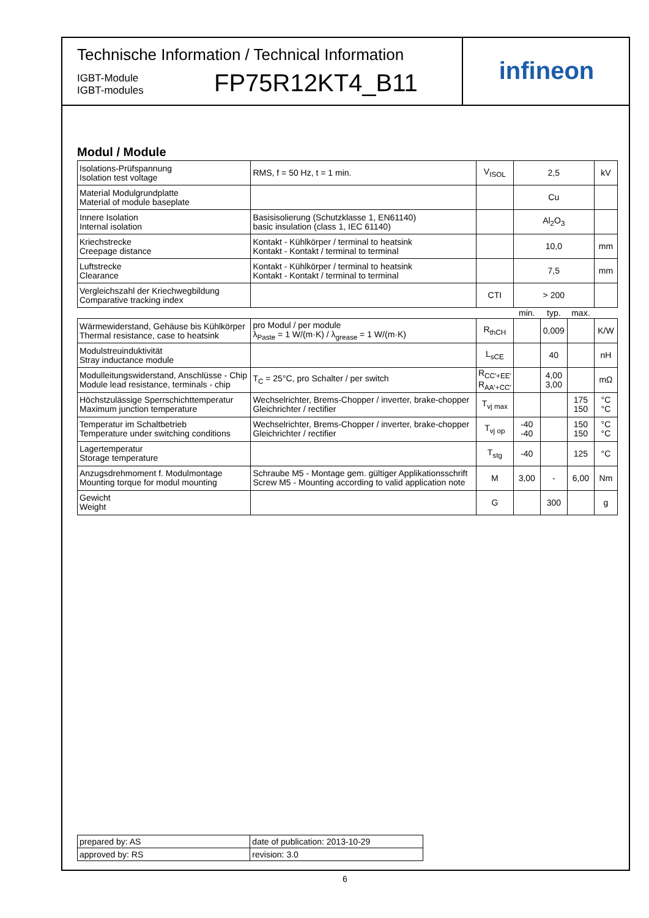Technische Information / Technical Information
IGBT-Module
IGBT-modules
FP75R12KT4_B11
infineon
Modul / Module
| Isolations-Prüfspannung Isolation test voltage | RMS, f = 50 Hz, t = 1 min. | V<sub>ISOL</sub> | 2,5 | | | kV |
| Material Modulgrundplatte Material of module baseplate | | | Cu | | | |
| Innere Isolation Internal isolation | Basisisolierung (Schutzklasse 1, EN61140) basic insulation (class 1, IEC 61140) | | Al<sub>2</sub>O<sub>3</sub> | | | |
| Kriechstrecke Creepage distance | Kontakt - Kühlkörper / terminal to heatsink Kontakt - Kontakt / terminal to terminal | | 10,0 | | | mm |
| Luftstrecke Clearance | Kontakt - Kühlkörper / terminal to heatsink Kontakt - Kontakt / terminal to terminal | | 7,5 | | | mm |
| Vergleichszahl der Kriechwegbildung Comparative tracking index | | CTI | > 200 | | | |
| | | | min. | typ. | max. | |
| Wärmewiderstand, Gehäuse bis Kühlkörper Thermal resistance, case to heatsink | pro Modul / per module λ<sub>Paste</sub> = 1 W/(m·K) / λ<sub>grease</sub> = 1 W/(m·K) | R<sub>thCH</sub> | | 0,009 | | K/W |
| Modulstreuinduktivität Stray inductance module | | L<sub>sCE</sub> | | 40 | | nH |
| Modulleitungswiderstand, Anschlüsse - Chip Module lead resistance, terminals - chip | T<sub>C</sub> = 25°C, pro Schalter / per switch | R<sub>CC'+EE'</sub> R<sub>AA'+CC'</sub> | | 4,00 3,00 | | mΩ |
| Höchstzulässige Sperrschichttemperatur Maximum junction temperature | Wechselrichter, Brems-Chopper / inverter, brake-chopper Gleichrichter / rectifier | T<sub>vj max</sub> | | | 175 150 | °C °C |
| Temperatur im Schaltbetrieb Temperature under switching conditions | Wechselrichter, Brems-Chopper / inverter, brake-chopper Gleichrichter / rectifier | T<sub>vj op</sub> | -40 -40 | | 150 150 | °C °C |
| Lagertemperatur Storage temperature | | T<sub>stg</sub> | -40 | | 125 | °C |
| Anzugsdrehmoment f. Modulmontage Mounting torque for modul mounting | Schraube M5 - Montage gem. gültiger Applikationsschrift Screw M5 - Mounting according to valid application note | M | 3,00 | - | 6,00 | Nm |
| Gewicht Weight | | G | | 300 | | g |
| prepared by: AS | date of publication: 2013-10-29 |
| approved by: RS | revision: 3.0 |
6